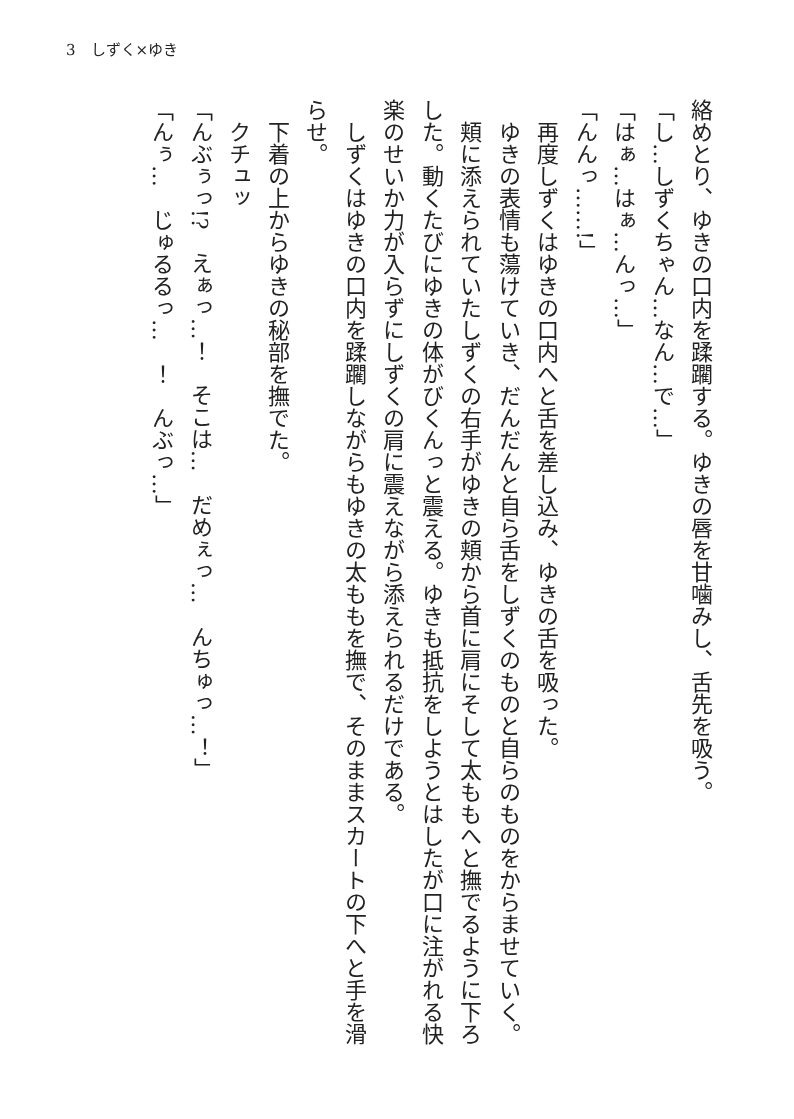3　しずく×ゆき
絡めとり、ゆきの口内を蹂躙する。ゆきの唇を甘噛みし、舌先を吸う。
「し…しずくちゃん…なん…で…」
「はぁ…はぁ…んっ…」
「んんっ……!」
　再度しずくはゆきの口内へと舌を差し込み、ゆきの舌を吸った。
　ゆきの表情も蕩けていき、だんだんと自ら舌をしずくのものと自らのものをからませていく。
　頬に添えられていたしずくの右手がゆきの頬から首に肩にそして太ももへと撫でるように下ろした。動くたびにゆきの体がびくんっと震える。ゆきも抵抗をしようとはしたが口に注がれる快楽のせいか力が入らずにしずくの肩に震えながら添えられるだけである。
　しずくはゆきの口内を蹂躙しながらもゆきの太ももを撫で、そのままスカートの下へと手を滑らせ。
　下着の上からゆきの秘部を撫でた。
　クチュッ
「んぶぅっ!?　えぁっ…！　そこは…　だめぇっ…　んちゅっ…！」
「んぅ…　じゅるるっ…　！　んぶっ…」